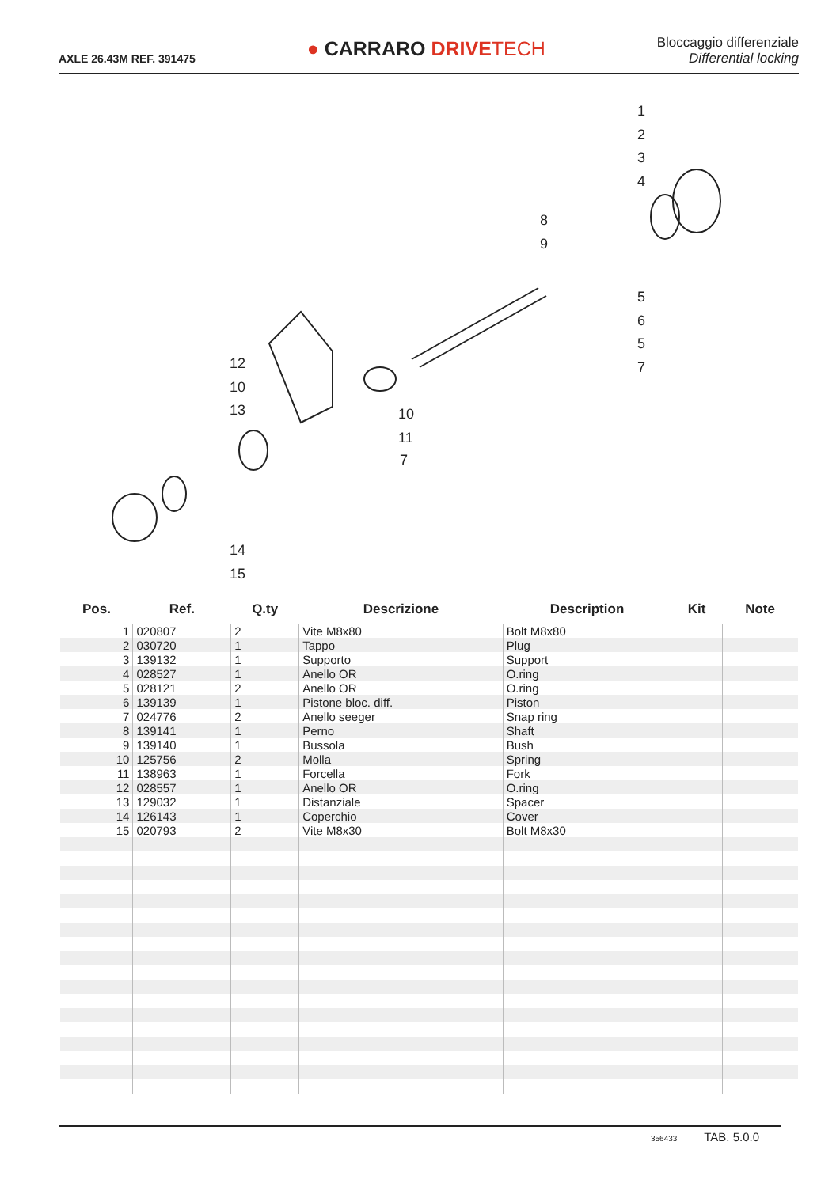AXLE 26.43M REF. 391475
● CARRARO DRIVE TECH
Bloccaggio differenziale
Differential locking
1
2
3
4
8
9
5
6
5
7
12
10
13
10
11
7
14
15
| Pos. | Ref. | Q.ty | Descrizione | Description | Kit | Note |
| --- | --- | --- | --- | --- | --- | --- |
| 1 | 020807 | 2 | Vite M8x80 | Bolt M8x80 | | |
| 2 | 030720 | 1 | Tappo | Plug | | |
| 3 | 139132 | 1 | Supporto | Support | | |
| 4 | 028527 | 1 | Anello OR | O.ring | | |
| 5 | 028121 | 2 | Anello OR | O.ring | | |
| 6 | 139139 | 1 | Pistone bloc. diff. | Piston | | |
| 7 | 024776 | 2 | Anello seeger | Snap ring | | |
| 8 | 139141 | 1 | Perno | Shaft | | |
| 9 | 139140 | 1 | Bussola | Bush | | |
| 10 | 125756 | 2 | Molla | Spring | | |
| 11 | 138963 | 1 | Forcella | Fork | | |
| 12 | 028557 | 1 | Anello OR | O.ring | | |
| 13 | 129032 | 1 | Distanziale | Spacer | | |
| 14 | 126143 | 1 | Coperchio | Cover | | |
| 15 | 020793 | 2 | Vite M8x30 | Bolt M8x30 | | |
356433 TAB. 5.0.0